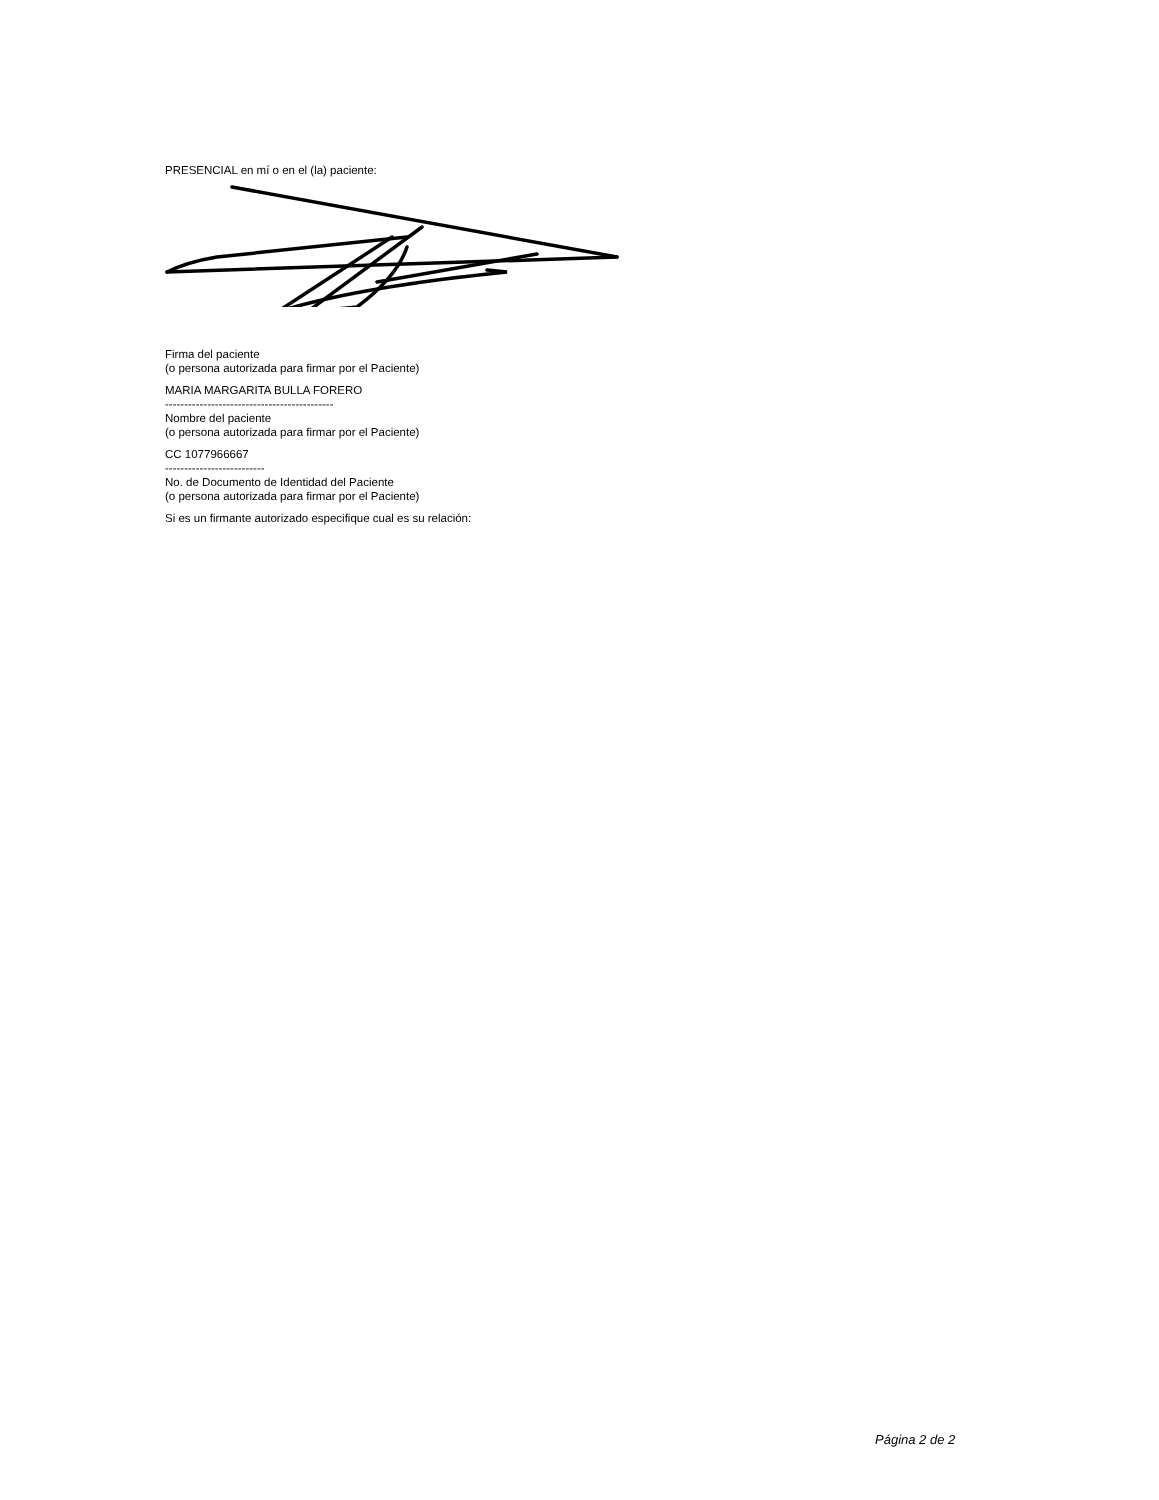PRESENCIAL en mí o en el (la) paciente:
Firma del paciente
(o persona autorizada para firmar por el Paciente)
MARIA MARGARITA BULLA FORERO
--------------------------------------------
Nombre del paciente
(o persona autorizada para firmar por el Paciente)
CC 1077966667
--------------------------
No. de Documento de Identidad del Paciente
(o persona autorizada para firmar por el Paciente)
Si es un firmante autorizado especifique cual es su relación:
Página 2 de 2